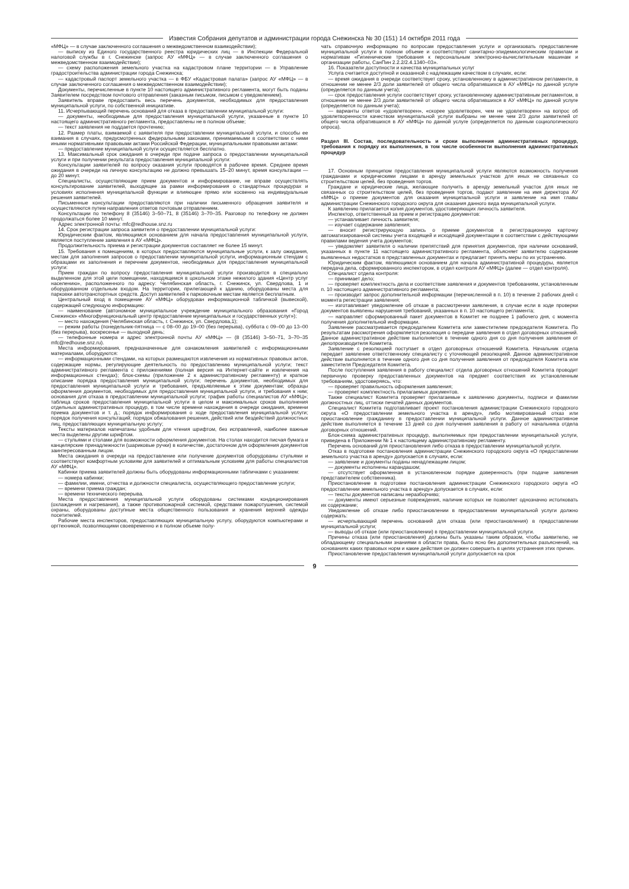Известия Собрания депутатов и администрации города Снежинска № 30 (151) 14 октября 2011 года
«МФЦ» — в случае заключенного соглашения о межведомственном взаимодействии);
— выписку из Единого государственного реестра юридических лиц — в Инспекции Федеральной налоговой службы в г. Снежинске (запрос АУ «МФЦ» — в случае заключенного соглашения о межведомственном взаимодействии);
— схему расположения земельного участка на кадастровом плане территории — в Управление градостроительства администрации города Снежинска;
— кадастровый паспорт земельного участка — в ФБУ «Кадастровая палата» (запрос АУ «МФЦ» — в случае заключенного соглашения о межведомственном взаимодействии);
Документы, перечисленные в пункте 10 настоящего административного регламента, могут быть поданы Заявителем посредством почтового отправления (заказным письмом, письмом с уведомлением).
Заявитель вправе предоставить весь перечень документов, необходимых для предоставления муниципальной услуги, по собственной инициативе.
11. Исчерпывающий перечень оснований для отказа в предоставлении муниципальной услуги:
— документы, необходимые для предоставления муниципальной услуги, указанные в пункте 10 настоящего административного регламента, предоставлены не в полном объеме;
— текст заявления не поддается прочтению;
12. Размер платы, взимаемой с заявителя при предоставлении муниципальной услуги, и способы ее взимания в случаях, предусмотренных федеральными законами, принимаемыми в соответствии с ними иными нормативными правовыми актами Российской Федерации, муниципальными правовыми актами:
— предоставление муниципальной услуги осуществляется бесплатно.
13. Максимальный срок ожидания в очереди при подаче запроса о предоставлении муниципальной услуги и при получении результата предоставления муниципальной услуги:
Консультации заявителей по вопросу оказания услуги проводятся в рабочее время. Среднее время ожидания в очереди на личную консультацию не должно превышать 15–20 минут, время консультации — до 20 минут.
Специалисты, осуществляющие прием документов и информирование, не вправе осуществлять консультирование заявителей, выходящее за рамки информирования о стандартных процедурах и условиях исполнения муниципальной функции и влияющее прямо или косвенно на индивидуальные решения заявителей.
Письменные консультации предоставляются при наличии письменного обращения заявителя и осуществляются путем направления ответов почтовым отправлением.
Консультации по телефону 8 (35146) 3–50–71, 8 (35146) 3–70–35. Разговор по телефону не должен продолжаться более 10 минут.
Адрес электронной почты: mfc@redhouse.snz.ru
14. Срок регистрации запроса заявителя о предоставлении муниципальной услуги:
Юридическим фактом, являющимся основанием для начала предоставления муниципальной услуги, является поступление заявления в АУ «МФЦ».
Продолжительность приема и регистрации документов составляет не более 15 минут.
15. Требования к помещениям, в которых предоставляются муниципальные услуги, к залу ожидания, местам для заполнения запросов о предоставлении муниципальной услуги, информационным стендам с образцами их заполнения и перечнем документов, необходимых для предоставления муниципальной услуги:
Прием граждан по вопросу предоставления муниципальной услуги производится в специально выделенном для этой цели помещении, находящемся в цокольном этаже нежилого здания «Центр услуг населению», расположенного по адресу: Челябинская область, г. Снежинск, ул. Свердлова, 1 и оборудованном отдельным входом. На территории, прилегающей к зданию, оборудованы места для парковки автотранспортных средств. Доступ заявителей к парковочным местам является бесплатным.
Центральный вход в помещение АУ «МФЦ» оборудован информационной табличкой (вывеской), содержащей следующую информацию:
— наименование (автономное муниципальное учреждение муниципального образования «Город Снежинск» «Многофункциональный центр предоставление муниципальных и государственных услуг»);
— место нахождения (Челябинская область, г. Снежинск, ул. Свердлова,1);
— режим работы (понедельник-пятница — с 08–00 до 19–00 (без перерыва), суббота с 09–00 до 13–00 (без перерыва), воскресенье — выходной день;
— телефонные номера и адрес электронной почты АУ «МФЦ» — (8 (35146) 3–50–71, 3–70–35 mfc@redhouse.snz.ru).
Места информирования, предназначенные для ознакомления заявителей с информационными материалами, оборудуются:
— информационными стендами, на которых размещаются извлечения из нормативных правовых актов, содержащие нормы, регулирующие деятельность по предоставлению муниципальной услуги; текст административного регламента с приложениями (полная версия на Интернет-сайте и извлечения на информационных стендах); блок-схемы (приложение 2 к административному регламенту) и краткое описание порядка предоставления муниципальной услуги; перечень документов, необходимых для предоставления муниципальной услуги и требования, предъявляемые к этим документам; образцы оформления документов, необходимых для предоставления муниципальной услуги, и требования к ним; основания для отказа в предоставлении муниципальной услуги; график работы специалистов АУ «МФЦ»; таблица сроков предоставления муниципальной услуги в целом и максимальных сроков выполнения отдельных административных процедур, в том числе времени нахождения в очереди ожидания, времени приема документов и т. д.; порядок информирования о ходе предоставления муниципальной услуги; порядок получения консультаций; порядок обжалования решения, действий или бездействий должностных лиц, предоставляющих муниципальную услугу;
Тексты материалов напечатаны удобным для чтения шрифтом, без исправлений, наиболее важные места выделены другим шрифтом.
— стульями и столами для возможности оформления документов. На столах находится писчая бумага и канцелярские принадлежности (шариковые ручки) в количестве, достаточном для оформления документов заинтересованным лицом.
Места ожидания в очереди на предоставление или получение документов оборудованы стульями и соответствуют комфортным условиям для заявителей и оптимальным условиям для работы специалистов АУ «МФЦ».
Кабинки приема заявителей должны быть оборудованы информационными табличками с указанием:
— номера кабинки;
— фамилии, имени, отчества и должности специалиста, осуществляющего предоставление услуги;
— времени приема граждан;
— времени технического перерыва.
Места предоставления муниципальной услуги оборудованы системами кондиционирования (охлаждения и нагревания), а также противопожарной системой, средствами пожаротушения, системой охраны, оборудованы доступные места общественного пользования и хранения верхней одежды посетителей.
Рабочие места инспекторов, предоставляющих муниципальную услугу, оборудуются компьютерами и оргтехникой, позволяющими своевременно и в полном объеме полу-
чать справочную информацию по вопросам предоставления услуги и организовать предоставление муниципальной услуги в полном объеме и соответствуют санитарно-эпидемиологическим правилам и нормативам «Гигиенические требования к персональным электронно-вычислительным машинам и организации работы, СанПин 2.2.2/2.4.1340–03».
16. Показатели доступности и качества муниципальных услуг
Услуга считается доступной и оказанной с надлежащим качеством в случаях, если:
— время ожидания в очереди соответствует сроку, установленному в административном регламенте, в отношении не менее 2/3 доли заявителей от общего числа обратившихся в АУ «МФЦ» по данной услуге (определяется по данным учета);
— срок предоставления услуги соответствует сроку, установленному административным регламентом, в отношении не менее 2/3 доли заявителей от общего числа обратившихся в АУ «МФЦ» по данной услуге (определяется по данным учета);
— варианты ответов «удовлетворен», «скорее удовлетворен, чем не удовлетворен» на вопрос об удовлетворенности качеством муниципальной услуги выбраны не менее чем 2/3 доли заявителей от общего числа обратившихся в АУ «МФЦ» по данной услуге (определяется по данным социологического опроса).
Раздел III. Состав, последовательность и сроки выполнения административных процедур, требования к порядку их выполнения, в том числе особенности выполнения административных процедур
17. Основным принципом предоставления муниципальной услуги являются возможность получения гражданами и юридическими лицами в аренду земельных участков для иных не связанных со строительством целей, без проведения торгов.
Граждане и юридические лица, желающие получить в аренду земельный участок для иных не связанных со строительством целей, без проведения торгов, подают заявление на имя директора АУ «МФЦ» о приеме документов для оказания муниципальной услуги и заявление на имя главы администрации Снежинского городского округа для оказания данного вида муниципальной услуги.
К заявлению прилагается копия документов, удостоверяющих личность заявителя.
Инспектор, ответственный за прием и регистрацию документов:
— устанавливает личность заявителя;
— изучает содержание заявления;
— вносит регистрирующую запись о приеме документов в регистрационную карточку автоматизированной системы учета входящей и исходящей документации в соответствии с действующими правилами ведения учета документов;
— уведомляет заявителя о наличии препятствий для принятия документов, при наличии оснований, указанных в пункте 11 настоящего административного регламента, объясняет заявителю содержание выявленных недостатков в представленных документах и предлагает принять меры по их устранению.
Юридическим фактом, являющимся основанием для начала административной процедуры, является передача дела, сформированного инспектором, в отдел контроля АУ «МФЦ» (далее — отдел контроля).
Специалист отдела контроля:
— принимает дело;
— проверяет комплектность дела и соответствие заявления и документов требованиям, установленным п. 10 настоящего административного регламента;
— производит запрос дополнительной информации (перечисленной в п. 10) в течение 2 рабочих дней с момента регистрации заявления;
— изготавливает уведомление об отказе в рассмотрении заявления, в случае если в ходе проверки документов выявлены нарушения требований, указанных в п. 10 настоящего регламента;
— направляет сформированный пакет документов в Комитет не позднее 1 рабочего дня, с момента получения дополнительной информации.
Заявление рассматривается председателем Комитета или заместителем председателя Комитета. По результатам рассмотрения оформляется резолюция о передаче заявления в отдел договорных отношений. Данное административное действие выполняется в течение одного дня со дня получения заявления от делопроизводителя Комитета.
Заявление с резолюцией поступает в отдел договорных отношений Комитета. Начальник отдела передает заявление ответственному специалисту с уточняющей резолюцией. Данное административное действие выполняется в течение одного дня со дня получения заявления от председателя Комитета или заместителя Председателя Комитета.
После поступления заявления в работу специалист отдела договорных отношений Комитета проводит первичную проверку предоставленных документов на предмет соответствия их установленным требованиям, удостоверяясь, что:
— проверяет правильность оформления заявления;
— проверяет комплектность прилагаемых документов.
Также специалист Комитета проверяет прилагаемые к заявлению документы, подписи и фамилии должностных лиц, оттиски печатей данных документов.
Специалист Комитета подготавливает проект постановления администрации Снежинского городского округа «О предоставлении земельного участка в аренду», либо мотивированный отказ или приостановление гражданину в предоставлении муниципальной услуги. Данное административное действие выполняется в течение 13 дней со дня получения заявления в работу от начальника отдела договорных отношений.
Блок-схема административных процедур, выполняемых при предоставлении муниципальной услуги, приведена в Приложении № 1 к настоящему административному регламенту.
Перечень оснований для приостановления либо отказа в предоставлении муниципальной услуги.
Отказ в подготовке постановления администрации Снежинского городского округа «О предоставлении земельного участка в аренду» допускается в случаях, если:
— заявление и документы поданы ненадлежащим лицом;
— документы исполнены карандашом;
— отсутствует оформленная в установленном порядке доверенность (при подаче заявления представителем собственника).
Приостановление в подготовке постановления администрации Снежинского городского округа «О предоставлении земельного участка в аренду» допускается в случаях, если:
— тексты документов написаны неразборчиво;
— документы имеют серьезные повреждения, наличие которых не позволяет однозначно истолковать их содержание;
Уведомление об отказе либо приостановлении в предоставлении муниципальной услуги должно содержать:
— исчерпывающий перечень оснований для отказа (или приостановления) в предоставлении муниципальной услуги;
— выводы об отказе (или приостановлении) в предоставлении муниципальной услуги.
Причины отказа (или приостановления) должны быть указаны таким образом, чтобы заявителю, не обладающему специальными знаниями в области права, было ясно без дополнительных разъяснений, на основаниях каких правовых норм и какие действия он должен совершить в целях устранения этих причин.
Приостановление предоставления муниципальной услуги допускается на срок
9